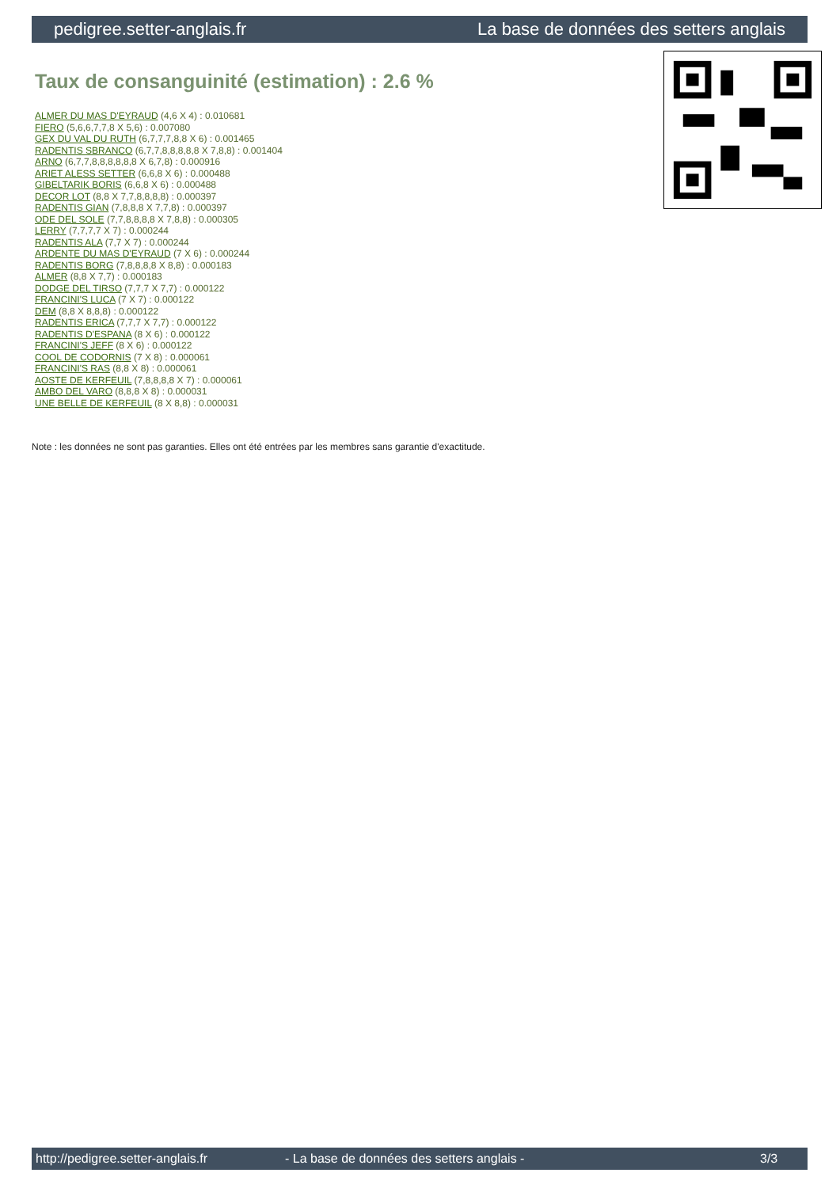pedigree.setter-anglais.fr La base de données des setters anglais
Taux de consanguinité (estimation) : 2.6 %
ALMER DU MAS D'EYRAUD (4,6 X 4) : 0.010681
FIERO (5,6,6,7,7,8 X 5,6) : 0.007080
GEX DU VAL DU RUTH (6,7,7,7,8,8 X 6) : 0.001465
RADENTIS SBRANCO (6,7,7,8,8,8,8,8 X 7,8,8) : 0.001404
ARNO (6,7,7,8,8,8,8,8,8 X 6,7,8) : 0.000916
ARIET ALESS SETTER (6,6,8 X 6) : 0.000488
GIBELTARIK BORIS (6,6,8 X 6) : 0.000488
DECOR LOT (8,8 X 7,7,8,8,8,8) : 0.000397
RADENTIS GIAN (7,8,8,8 X 7,7,8) : 0.000397
ODE DEL SOLE (7,7,8,8,8,8 X 7,8,8) : 0.000305
LERRY (7,7,7,7 X 7) : 0.000244
RADENTIS ALA (7,7 X 7) : 0.000244
ARDENTE DU MAS D'EYRAUD (7 X 6) : 0.000244
RADENTIS BORG (7,8,8,8,8 X 8,8) : 0.000183
ALMER (8,8 X 7,7) : 0.000183
DODGE DEL TIRSO (7,7,7 X 7,7) : 0.000122
FRANCINI'S LUCA (7 X 7) : 0.000122
DEM (8,8 X 8,8,8) : 0.000122
RADENTIS ERICA (7,7,7 X 7,7) : 0.000122
RADENTIS D'ESPANA (8 X 6) : 0.000122
FRANCINI'S JEFF (8 X 6) : 0.000122
COOL DE CODORNIS (7 X 8) : 0.000061
FRANCINI'S RAS (8,8 X 8) : 0.000061
AOSTE DE KERFEUIL (7,8,8,8,8 X 7) : 0.000061
AMBO DEL VARO (8,8,8 X 8) : 0.000031
UNE BELLE DE KERFEUIL (8 X 8,8) : 0.000031
Note : les données ne sont pas garanties. Elles ont été entrées par les membres sans garantie d'exactitude.
http://pedigree.setter-anglais.fr - La base de données des setters anglais - 3/3